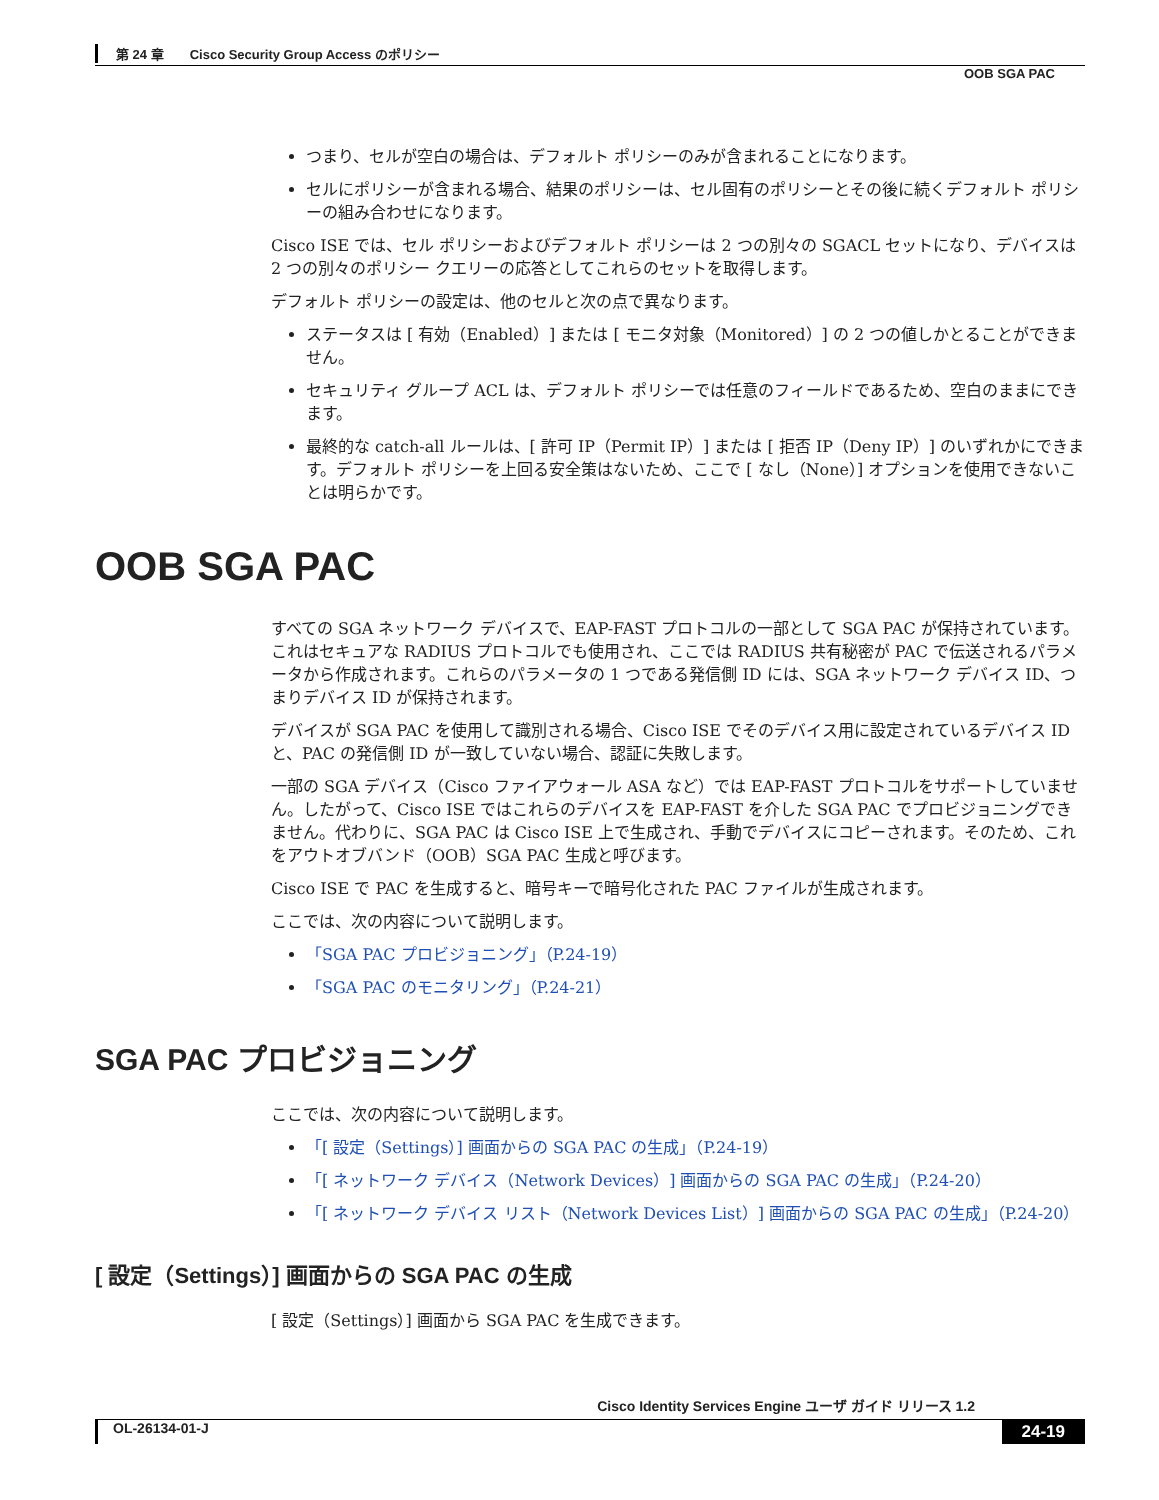第 24 章　　Cisco Security Group Access のポリシー
OOB SGA PAC
つまり、セルが空白の場合は、デフォルト ポリシーのみが含まれることになります。
セルにポリシーが含まれる場合、結果のポリシーは、セル固有のポリシーとその後に続くデフォルト ポリシーの組み合わせになります。
Cisco ISE では、セル ポリシーおよびデフォルト ポリシーは 2 つの別々の SGACL セットになり、デバイスは 2 つの別々のポリシー クエリーの応答としてこれらのセットを取得します。
デフォルト ポリシーの設定は、他のセルと次の点で異なります。
ステータスは [ 有効（Enabled）] または [ モニタ対象（Monitored）] の 2 つの値しかとることができません。
セキュリティ グループ ACL は、デフォルト ポリシーでは任意のフィールドであるため、空白のままにできます。
最終的な catch-all ルールは、[ 許可 IP（Permit IP）] または [ 拒否 IP（Deny IP）] のいずれかにできます。デフォルト ポリシーを上回る安全策はないため、ここで [ なし（None）] オプションを使用できないことは明らかです。
OOB SGA PAC
すべての SGA ネットワーク デバイスで、EAP-FAST プロトコルの一部として SGA PAC が保持されています。これはセキュアな RADIUS プロトコルでも使用され、ここでは RADIUS 共有秘密が PAC で伝送されるパラメータから作成されます。これらのパラメータの 1 つである発信側 ID には、SGA ネットワーク デバイス ID、つまりデバイス ID が保持されます。
デバイスが SGA PAC を使用して識別される場合、Cisco ISE でそのデバイス用に設定されているデバイス ID と、PAC の発信側 ID が一致していない場合、認証に失敗します。
一部の SGA デバイス（Cisco ファイアウォール ASA など）では EAP-FAST プロトコルをサポートしていません。したがって、Cisco ISE ではこれらのデバイスを EAP-FAST を介した SGA PAC でプロビジョニングできません。代わりに、SGA PAC は Cisco ISE 上で生成され、手動でデバイスにコピーされます。そのため、これをアウトオブバンド（OOB）SGA PAC 生成と呼びます。
Cisco ISE で PAC を生成すると、暗号キーで暗号化された PAC ファイルが生成されます。
ここでは、次の内容について説明します。
「SGA PAC プロビジョニング」（P.24-19）
「SGA PAC のモニタリング」（P.24-21）
SGA PAC プロビジョニング
ここでは、次の内容について説明します。
「[ 設定（Settings）] 画面からの SGA PAC の生成」（P.24-19）
「[ ネットワーク デバイス（Network Devices）] 画面からの SGA PAC の生成」（P.24-20）
「[ ネットワーク デバイス リスト（Network Devices List）] 画面からの SGA PAC の生成」（P.24-20）
[ 設定（Settings）] 画面からの SGA PAC の生成
[ 設定（Settings）] 画面から SGA PAC を生成できます。
Cisco Identity Services Engine ユーザ ガイド リリース 1.2
OL-26134-01-J 24-19